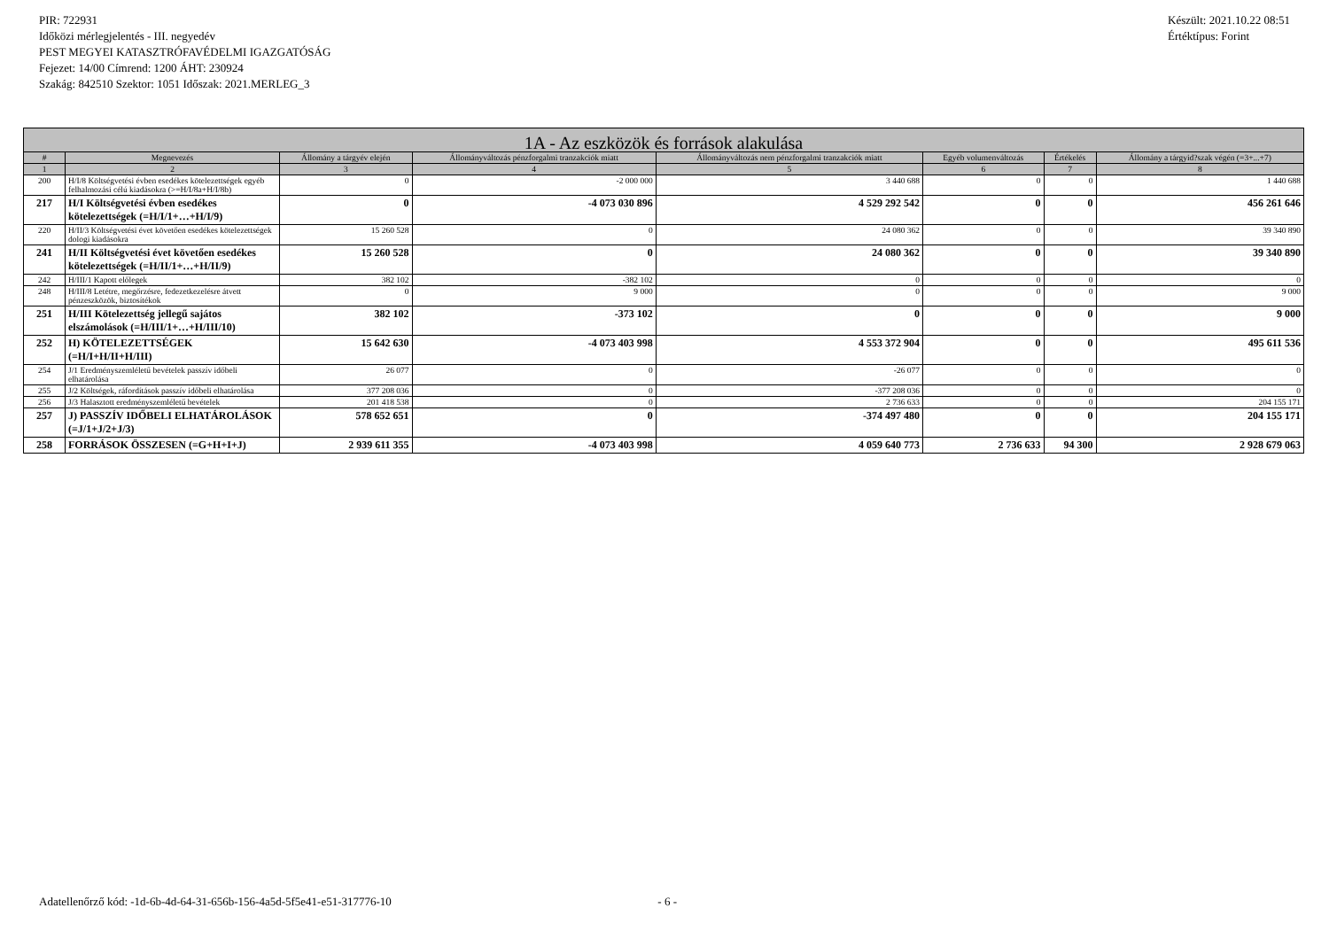PIR: 722931
Időközi mérlegjelentés - III. negyedév
PEST MEGYEI KATASZTRÓFAVÉDELMI IGAZGATÓSÁG
Fejezet: 14/00 Címrend: 1200 ÁHT: 230924
Szakág: 842510 Szektor: 1051 Időszak: 2021.MERLEG_3
Készült: 2021.10.22 08:51
Értéktípus: Forint
| 1A - Az eszközök és források alakulása | | | | | | | |
| --- | --- | --- | --- | --- | --- | --- | --- |
| # | Megnevezés | Állomány a tárgyév elején | Állományváltozás pénzforgalmi tranzakciók miatt | Állományváltozás nem pénzforgalmi tranzakciók miatt | Egyéb volumenváltozás | Értékelés | Állomány a tárgyid?szak végén (=3+...+7) |
| 1 | 2 | 3 | 4 | 5 | 6 | 7 | 8 |
| 200 | H/I/8 Költségvetési évben esedékes kötelezettségek egyéb felhalmozási célú kiadásokra (>=H/I/8a+H/I/8b) | 0 | -2 000 000 | 3 440 688 | 0 | 0 | 1 440 688 |
| 217 | H/I Költségvetési évben esedékes kötelezettségek (=H/I/1+…+H/I/9) | 0 | -4 073 030 896 | 4 529 292 542 | 0 | 0 | 456 261 646 |
| 220 | H/II/3 Költségvetési évet követően esedékes kötelezettségek dologi kiadásokra | 15 260 528 | 0 | 24 080 362 | 0 | 0 | 39 340 890 |
| 241 | H/II Költségvetési évet követően esedékes kötelezettségek (=H/II/1+…+H/II/9) | 15 260 528 | 0 | 24 080 362 | 0 | 0 | 39 340 890 |
| 242 | H/III/1 Kapott előlegek | 382 102 | -382 102 | 0 | 0 | 0 | 0 |
| 248 | H/III/8 Letétre, megőrzésre, fedezetkezelésre átvett pénzeszközök, biztosítékok | 0 | 9 000 | 0 | 0 | 0 | 9 000 |
| 251 | H/III Kötelezettség jellegű sajátos elszámolások (=H/III/1+…+H/III/10) | 382 102 | -373 102 | 0 | 0 | 0 | 9 000 |
| 252 | H) KÖTELEZETTSÉGEK (=H/I+H/II+H/III) | 15 642 630 | -4 073 403 998 | 4 553 372 904 | 0 | 0 | 495 611 536 |
| 254 | J/1 Eredményszemléletű bevételek passzív időbeli elhatárolása | 26 077 | 0 | -26 077 | 0 | 0 | 0 |
| 255 | J/2 Költségek, ráfordítások passzív időbeli elhatárolása | 377 208 036 | 0 | -377 208 036 | 0 | 0 | 0 |
| 256 | J/3 Halasztott eredményszemléletű bevételek | 201 418 538 | 0 | 2 736 633 | 0 | 0 | 204 155 171 |
| 257 | J) PASSZÍV IDŐBELI ELHATÁROLÁSOK (=J/1+J/2+J/3) | 578 652 651 | 0 | -374 497 480 | 0 | 0 | 204 155 171 |
| 258 | FORRÁSOK ÖSSZESEN (=G+H+I+J) | 2 939 611 355 | -4 073 403 998 | 4 059 640 773 | 2 736 633 | 94 300 | 2 928 679 063 |
Adatellenőrző kód: -1d-6b-4d-64-31-656b-156-4a5d-5f5e41-e51-317776-10 - 6 -